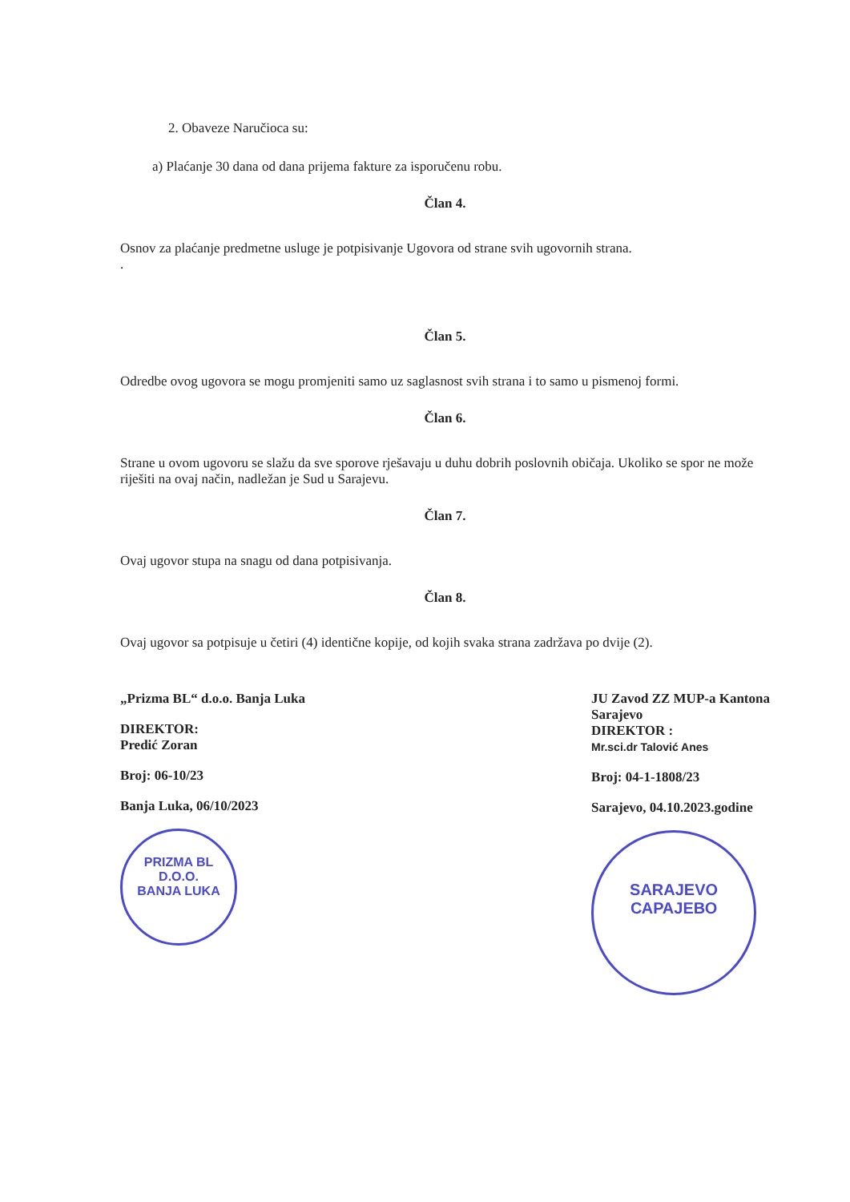2. Obaveze Naručioca su:
a) Plaćanje 30 dana od dana prijema fakture za isporučenu robu.
Član 4.
Osnov za plaćanje predmetne usluge je potpisivanje Ugovora od strane svih ugovornih strana.
.
Član 5.
Odredbe ovog ugovora se mogu promjeniti samo uz saglasnost svih strana i to samo u pismenoj formi.
Član 6.
Strane u ovom ugovoru se slažu da sve sporove rješavaju u duhu dobrih poslovnih običaja. Ukoliko se spor ne može riješiti na ovaj način, nadležan je Sud u Sarajevu.
Član 7.
Ovaj ugovor stupa na snagu od dana potpisivanja.
Član 8.
Ovaj ugovor sa potpisuje u četiri (4) identične kopije, od kojih svaka strana zadržava po dvije (2).
„Prizma BL“ d.o.o. Banja Luka
DIREKTOR:
Predić Zoran
Broj: 06-10/23
Banja Luka, 06/10/2023
PRIZMA BL
D.O.O.
BANJA LUKA
JU Zavod ZZ MUP-a Kantona
Sarajevo
DIREKTOR :
Mr.sci.dr Talović Anes
Broj: 04-1-1808/23
Sarajevo, 04.10.2023.godine
SARAJEVO
САРАЈЕВО